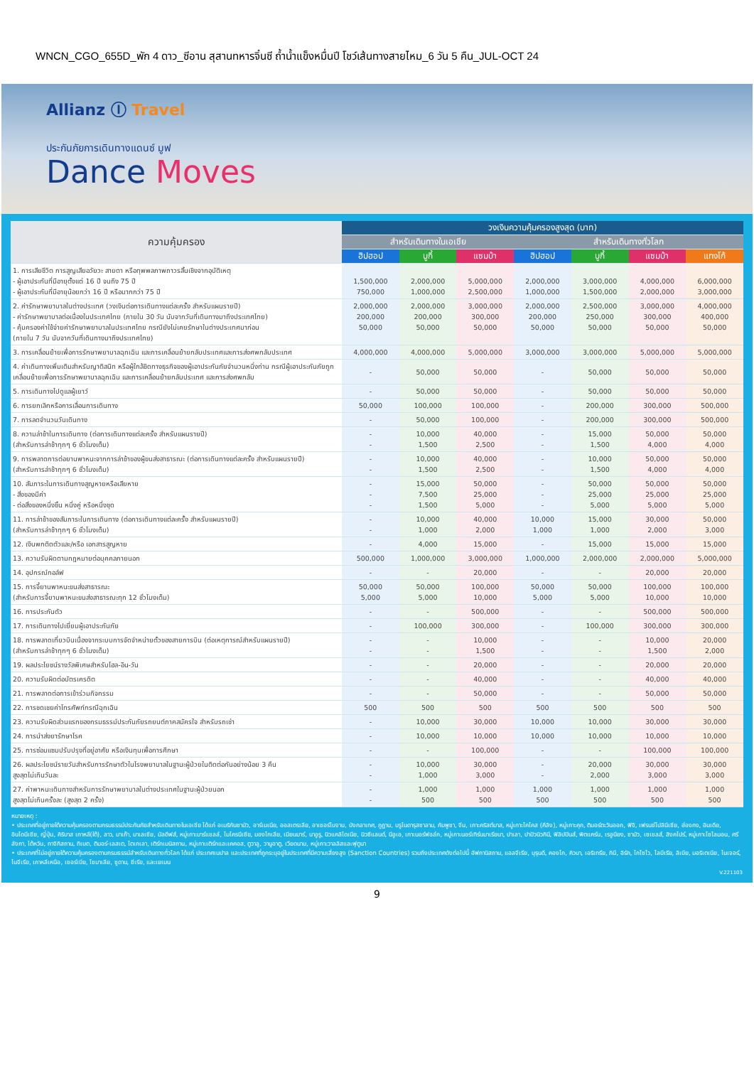WNCN_CGO_655D_พัก 4 ดาว_ซีอาน สุสานทหารจิ๋นซี ถ้ำน้ำแข็งหมื่นปี โชว์เส้นทางสายไหม_6 วัน 5 คืน_JUL-OCT 24
Allianz Ⓘ Travel
ประกันภัยการเดินทางแดนซ์ มูฟ
Dance Moves
| ความคุ้มครอง | วงเงินความคุ้มครองสูงสุด (บาท) | | | | | | |
| --- | --- | --- | --- | --- | --- | --- | --- |
| | สำหรับเดินทางในเอเชีย | | | สำหรับเดินทางทั่วโลก | | | |
| | ฮิปฮอป | บูกี้ | แซมบ้า | ฮิปฮอป | บูกี้ | แซมบ้า | แทงโก้ |
| 1. การเสียชีวิต การสูญเสียอวัยวะ สายตา หรือทุพพลภาพถาวรสิ้นเชิงจากอุบัติเหตุ - ผู้เอาประกันที่มีอายุตั้งแต่ 16 ปี จนถึง 75 ปี - ผู้เอาประกันที่มีอายุน้อยกว่า 16 ปี หรือมากกว่า 75 ปี | 1,500,000 750,000 | 2,000,000 1,000,000 | 5,000,000 2,500,000 | 2,000,000 1,000,000 | 3,000,000 1,500,000 | 4,000,000 2,000,000 | 6,000,000 3,000,000 |
| 2. ค่ารักษาพยาบาลในต่างประเทศ (วงเงินต่อการเดินทางแต่ละครั้ง สำหรับแผนรายปี) - ค่ารักษาพยาบาลต่อเนื่องในประเทศไทย (ภายใน 30 วัน นับจากวันที่เดินทางมาถึงประเทศไทย) - คุ้มครองค่าใช้จ่ายค่ารักษาพยาบาลในประเทศไทย กรณียังไม่เคยรักษาในต่างประเทศมาก่อน (ภายใน 7 วัน นับจากวันที่เดินทางมาถึงประเทศไทย) | 2,000,000 200,000 50,000 | 2,000,000 200,000 50,000 | 3,000,000 300,000 50,000 | 2,000,000 200,000 50,000 | 2,500,000 250,000 50,000 | 3,000,000 300,000 50,000 | 4,000,000 400,000 50,000 |
| 3. การเคลื่อนย้ายเพื่อการรักษาพยาบาลฉุกเฉิน และการเคลื่อนย้ายกลับประเทศและการส่งศพกลับประเทศ | 4,000,000 | 4,000,000 | 5,000,000 | 3,000,000 | 3,000,000 | 5,000,000 | 5,000,000 |
| 4. ค่าเดินทางเพิ่มเติมสำหรับญาติสนิท หรือผู้ใกล้ชิดทางธุรกิจของผู้เอาประกันภัยจำนวนหนึ่งท่าน กรณีผู้เอาประกันภัยถูกเคลื่อนย้ายเพื่อการรักษาพยาบาลฉุกเฉิน และการเคลื่อนย้ายกลับประเทศ และการส่งศพกลับ | - | 50,000 | 50,000 | - | 50,000 | 50,000 | 50,000 |
| 5. การเดินทางไปดูแลผู้เยาว์ | - | 50,000 | 50,000 | - | 50,000 | 50,000 | 50,000 |
| 6. การยกเลิกหรือการเลื่อนการเดินทาง | 50,000 | 100,000 | 100,000 | - | 200,000 | 300,000 | 500,000 |
| 7. การลดจำนวนวันเดินทาง | - | 50,000 | 100,000 | - | 200,000 | 300,000 | 500,000 |
| 8. ความล่าช้าในการเดินทาง (ต่อการเดินทางแต่ละครั้ง สำหรับแผนรายปี) (สำหรับการล่าช้าทุกๆ 6 ชั่วโมงเต็ม) | - - | 10,000 1,500 | 40,000 2,500 | - - | 15,000 1,500 | 50,000 4,000 | 50,000 4,000 |
| 9. การพลาดการต่อยานพาหนะจากการล่าช้าของผู้ขนส่งสาธารณะ (ต่อการเดินทางแต่ละครั้ง สำหรับแผนรายปี) (สำหรับการล่าช้าทุกๆ 6 ชั่วโมงเต็ม) | - - | 10,000 1,500 | 40,000 2,500 | - - | 10,000 1,500 | 50,000 4,000 | 50,000 4,000 |
| 10. สัมภาระในการเดินทางสูญหายหรือเสียหาย - สิ่งของมีค่า - ต่อสิ่งของหนึ่งชิ้น หนึ่งคู่ หรือหนึ่งชุด | - - - | 15,000 7,500 1,500 | 50,000 25,000 5,000 | - - - | 50,000 25,000 5,000 | 50,000 25,000 5,000 | 50,000 25,000 5,000 |
| 11. การล่าช้าของสัมภาระในการเดินทาง (ต่อการเดินทางแต่ละครั้ง สำหรับแผนรายปี) (สำหรับการล่าช้าทุกๆ 6 ชั่วโมงเต็ม) | - - | 10,000 1,000 | 40,000 2,000 | 10,000 1,000 | 15,000 1,000 | 30,000 2,000 | 50,000 3,000 |
| 12. เงินพกติดตัวและ/หรือ เอกสารสูญหาย | - | 4,000 | 15,000 | - | 15,000 | 15,000 | 15,000 |
| 13. ความรับผิดตามกฎหมายต่อบุคคลภายนอก | 500,000 | 1,000,000 | 3,000,000 | 1,000,000 | 2,000,000 | 2,000,000 | 5,000,000 |
| 14. อุปกรณ์กอล์ฟ | - | - | 20,000 | - | - | 20,000 | 20,000 |
| 15. การจี้ยานพาหนะขนส่งสาธารณะ (สำหรับการจี้ยานพาหนะขนส่งสาธารณะทุก 12 ชั่วโมงเต็ม) | 50,000 5,000 | 50,000 5,000 | 100,000 10,000 | 50,000 5,000 | 50,000 5,000 | 100,000 10,000 | 100,000 10,000 |
| 16. การประกันตัว | - | - | 500,000 | - | - | 500,000 | 500,000 |
| 17. การเดินทางไปเยี่ยมผู้เอาประกันภัย | - | 100,000 | 300,000 | - | 100,000 | 300,000 | 300,000 |
| 18. การพลาดเที่ยวบินเนื่องจากระบบการจัดจำหน่ายตั๋วของสายการบิน (ต่อเหตุการณ์สำหรับแผนรายปี) (สำหรับการล่าช้าทุกๆ 6 ชั่วโมงเต็ม) | - - | - - | 10,000 1,500 | - - | - - | 10,000 1,500 | 20,000 2,000 |
| 19. ผลประโยชน์รางวัลพิเศษสำหรับโฮล-อิน-วัน | - | - | 20,000 | - | - | 20,000 | 20,000 |
| 20. ความรับผิดต่อบัตรเครดิต | - | - | 40,000 | - | - | 40,000 | 40,000 |
| 21. การพลาดต่อการเข้าร่วมกิจกรรม | - | - | 50,000 | - | - | 50,000 | 50,000 |
| 22. การชดเชยค่าโทรศัพท์กรณีฉุกเฉิน | 500 | 500 | 500 | 500 | 500 | 500 | 500 |
| 23. ความรับผิดส่วนแรกของกรมธรรม์ประกันภัยรถยนต์ภาคสมัครใจ สำหรับรถเช่า | - | 10,000 | 30,000 | 10,000 | 10,000 | 30,000 | 30,000 |
| 24. การนำส่งยารักษาโรค | - | 10,000 | 10,000 | 10,000 | 10,000 | 10,000 | 10,000 |
| 25. การซ่อมแซมปรับปรุงที่อยู่อาศัย หรือเงินทุนเพื่อการศึกษา | - | - | 100,000 | - | - | 100,000 | 100,000 |
| 26. ผลประโยชน์รายวันสำหรับการรักษาตัวในโรงพยาบาลในฐานะผู้ป่วยในติดต่อกันอย่างน้อย 3 คืน สูงสุดไม่เกินวันละ | - - | 10,000 1,000 | 30,000 3,000 | - - | 20,000 2,000 | 30,000 3,000 | 30,000 3,000 |
| 27. ค่าพาหนะเดินทางสำหรับการรักษาพยาบาลในต่างประเทศในฐานะผู้ป่วยนอก สูงสุดไม่เกินครั้งละ (สูงสุด 2 ครั้ง) | - - | 1,000 500 | 1,000 500 | 1,000 500 | 1,000 500 | 1,000 500 | 1,000 500 |
หมายเหตุ :
• ประเทศที่อยู่ภายใต้ความคุ้มครองตามกรมธรรม์ประกันภัยสำหรับเดินทางในเอเชีย ได้แก่ อเมริกันซามัว, อาร์เมเนีย, ออสเตรเลีย, อาเซอร์ไบจาน, บังกลาเทศ, ภูฏาน, บรูไนดารุสซาลาม, กัมพูชา, จีน, เกาะคริสต์มาส, หมู่เกาะโคโคส (คีลิง), หมู่เกาะคุก, ติมอร์ตะวันออก, ฟิจิ, เฟรนช์โปลินีเซีย, ฮ่องกง, อินเดีย, อินโดนีเซีย, ญี่ปุ่น, คิริบาส เกาหลี(ใต้), ลาว, มาเก๊า, มาเลเซีย, มัลดีฟส์, หมู่เกาะมาร์แชลล์, ไมโครนีเซีย, มองโกเลีย, เมียนมาร์, นาอูรู, นิวแคลิโดเนีย, นิวซีแลนด์, นีอูเอ, เกาะนอร์ฟอล์ก, หมู่เกาะนอร์เทิร์นมาเรียนา, ปาเลา, ปาปัวนิวกินี, ฟิลิปปินส์, พิตแคร์น, เรอูนียง, ซามัว, เซเชลส์, สิงคโปร์, หมู่เกาะโซโลมอน, ศรีลังกา, ไต้หวัน, ทาจิกิสถาน, ทิเบต, ติมอร์-เลสเต, โตเกเลา, เติร์กเมนิสถาน, หมู่เกาะเติร์กและเคคอส, ตูวาลู, วานูอาตู, เวียดนาม, หมู่เกาะวาลลิสและฟุตูนา
• ประเทศที่ไม่อยู่ภายใต้ความคุ้มครองตามกรมธรรม์สำหรับเดินทางทั่วโลก ได้แก่ ประเทศเนปาล และประเทศที่ถูกระบุอยู่ในประเทศที่มีความเสี่ยงสูง (Sanction Countries) รวมถึงประเทศดังต่อไปนี้ อัฟกานิสถาน, แอลจีเรีย, บุรุนดี, คองโก, คิวบา, เอริเทรีย, กินี, อิรัก, โกโซโว, ไลบีเรีย, ลิเบีย, มอริเตเนีย, ไนเจอร์, ไนจีเรีย, เกาหลีเหนือ, เซอร์เบีย, โซมาเลีย, ซูดาน, ซีเรีย, และเยเมน
V.221103
9